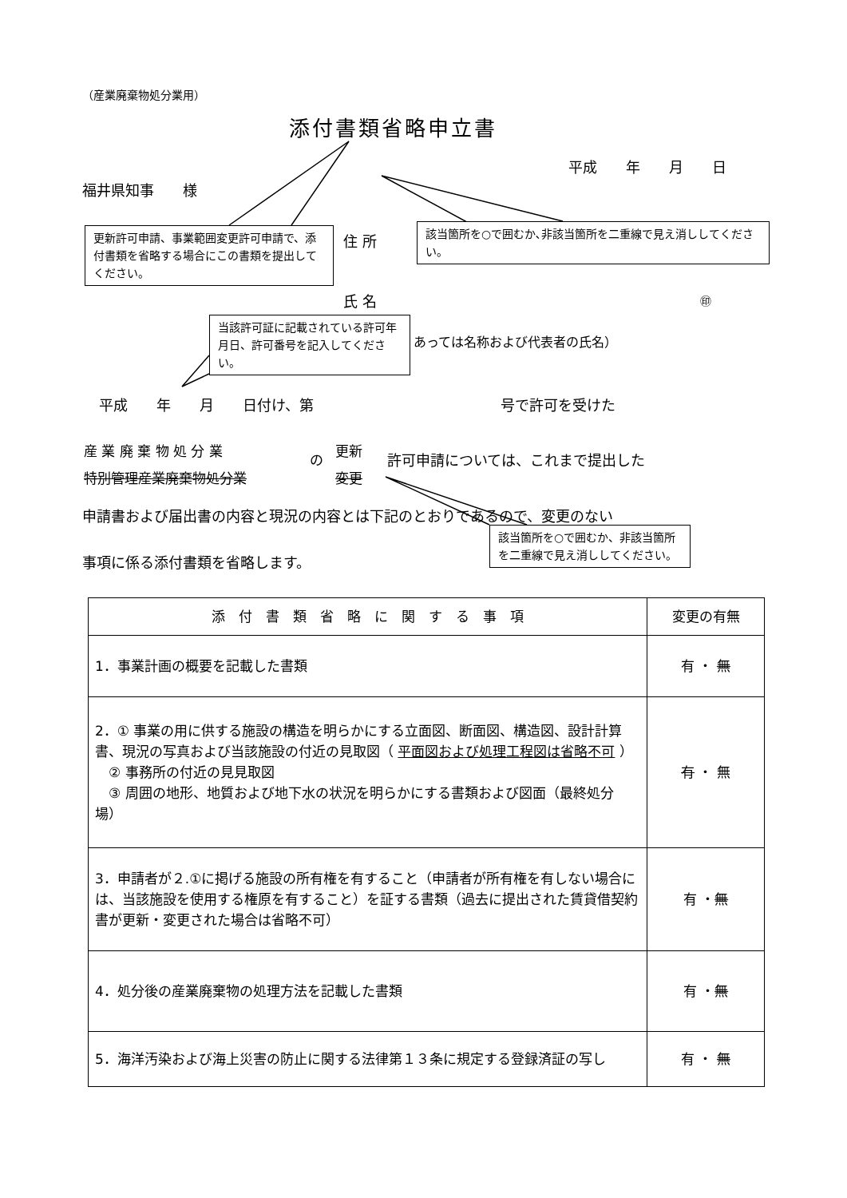（産業廃棄物処分業用）
添付書類省略申立書
平成　　年　　月　　日
福井県知事　　様
更新許可申請、事業範囲変更許可申請で、添付書類を省略する場合にこの書類を提出してください。
住 所
該当箇所を○で囲むか､非該当箇所を二重線で見え消ししてください。
氏 名 ㊞
当該許可証に記載されている許可年月日、許可番号を記入してください。
あっては名称および代表者の氏名）
平成　　年　　月　　日付け、第　　　　　　　　　　　　　号で許可を受けた
産 業 廃 棄 物 処 分 業
特別管理産業廃棄物処分業
の
更新
変更
許可申請については、これまで提出した
申請書および届出書の内容と現況の内容とは下記のとおりであるので、変更のない
該当箇所を○で囲むか、非該当箇所を二重線で見え消ししてください。
事項に係る添付書類を省略します。
| 添 付 書 類 省 略 に 関 す る 事 項 | 変更の有無 |
| --- | --- |
| 1．事業計画の概要を記載した書類 | 有 ・ 無 |
| 2．① 事業の用に供する施設の構造を明らかにする立面図、断面図、構造図、設計計算書、現況の写真および当該施設の付近の見取図（ 平面図および処理工程図は省略不可 ） ② 事務所の付近の見見取図 ③ 周囲の地形、地質および地下水の状況を明らかにする書類および図面（最終処分場） | 有 ・ 無 |
| 3．申請者が２.①に掲げる施設の所有権を有すること（申請者が所有権を有しない場合には、当該施設を使用する権原を有すること）を証する書類（過去に提出された賃貸借契約書が更新・変更された場合は省略不可） | 有 ・ 無 |
| 4．処分後の産業廃棄物の処理方法を記載した書類 | 有 ・ 無 |
| 5．海洋汚染および海上災害の防止に関する法律第１３条に規定する登録済証の写し | 有 ・ 無 |